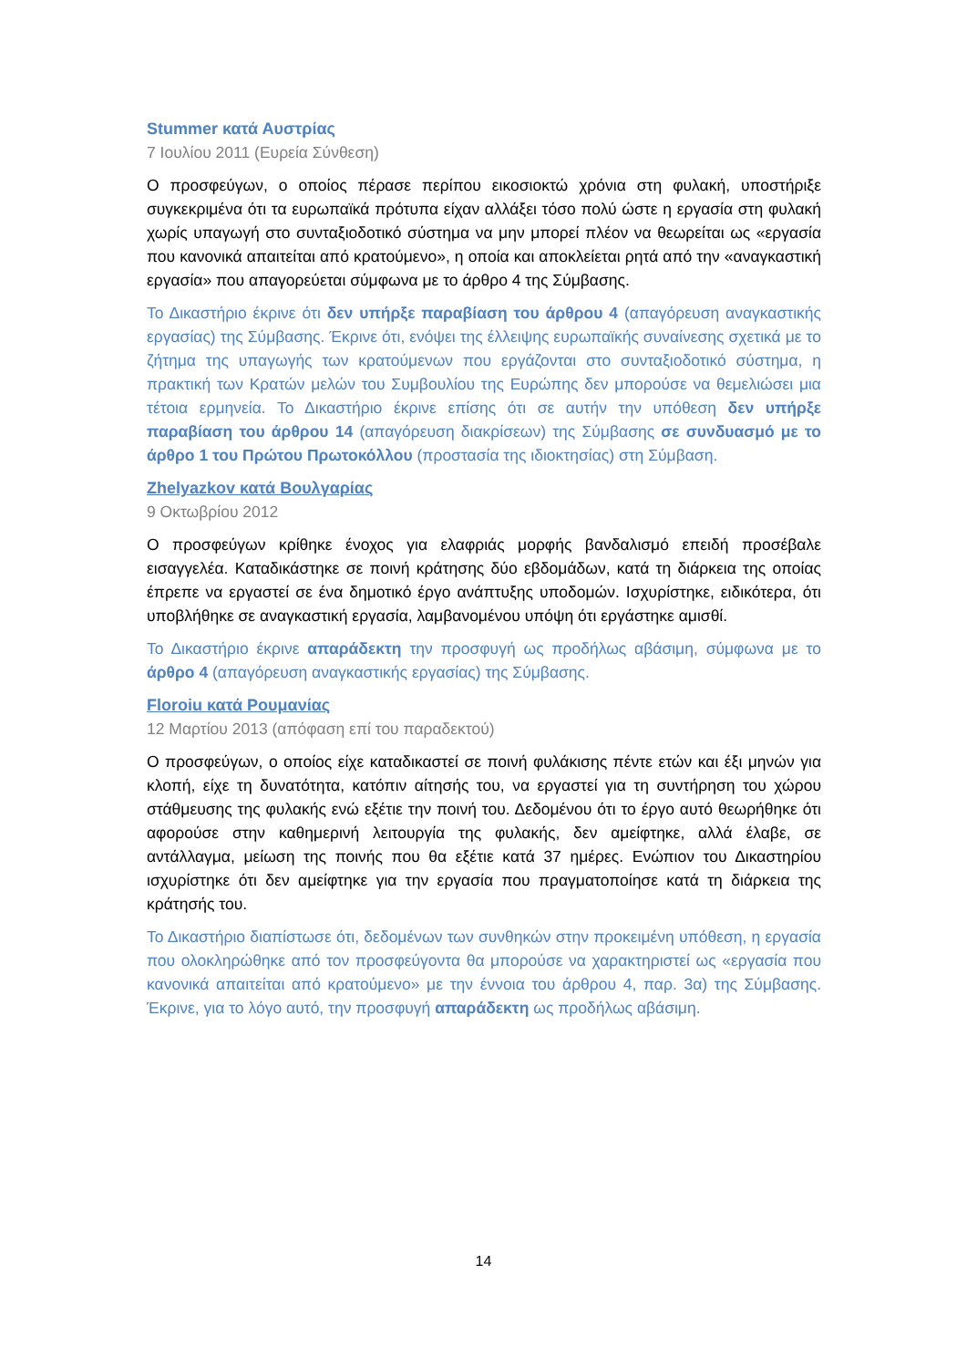Stummer κατά Αυστρίας
7 Ιουλίου 2011 (Ευρεία Σύνθεση)
Ο προσφεύγων, ο οποίος πέρασε περίπου εικοσιοκτώ χρόνια στη φυλακή, υποστήριξε συγκεκριμένα ότι τα ευρωπαϊκά πρότυπα είχαν αλλάξει τόσο πολύ ώστε η εργασία στη φυλακή χωρίς υπαγωγή στο συνταξιοδοτικό σύστημα να μην μπορεί πλέον να θεωρείται ως «εργασία που κανονικά απαιτείται από κρατούμενο», η οποία και αποκλείεται ρητά από την «αναγκαστική εργασία» που απαγορεύεται σύμφωνα με το άρθρο 4 της Σύμβασης.
Το Δικαστήριο έκρινε ότι δεν υπήρξε παραβίαση του άρθρου 4 (απαγόρευση αναγκαστικής εργασίας) της Σύμβασης. Έκρινε ότι, ενόψει της έλλειψης ευρωπαϊκής συναίνεσης σχετικά με το ζήτημα της υπαγωγής των κρατούμενων που εργάζονται στο συνταξιοδοτικό σύστημα, η πρακτική των Κρατών μελών του Συμβουλίου της Ευρώπης δεν μπορούσε να θεμελιώσει μια τέτοια ερμηνεία. Το Δικαστήριο έκρινε επίσης ότι σε αυτήν την υπόθεση δεν υπήρξε παραβίαση του άρθρου 14 (απαγόρευση διακρίσεων) της Σύμβασης σε συνδυασμό με το άρθρο 1 του Πρώτου Πρωτοκόλλου (προστασία της ιδιοκτησίας) στη Σύμβαση.
Zhelyazkov κατά Βουλγαρίας
9 Οκτωβρίου 2012
Ο προσφεύγων κρίθηκε ένοχος για ελαφριάς μορφής βανδαλισμό επειδή προσέβαλε εισαγγελέα. Καταδικάστηκε σε ποινή κράτησης δύο εβδομάδων, κατά τη διάρκεια της οποίας έπρεπε να εργαστεί σε ένα δημοτικό έργο ανάπτυξης υποδομών. Ισχυρίστηκε, ειδικότερα, ότι υποβλήθηκε σε αναγκαστική εργασία, λαμβανομένου υπόψη ότι εργάστηκε αμισθί.
Το Δικαστήριο έκρινε απαράδεκτη την προσφυγή ως προδήλως αβάσιμη, σύμφωνα με το άρθρο 4 (απαγόρευση αναγκαστικής εργασίας) της Σύμβασης.
Floroiu κατά Ρουμανίας
12 Μαρτίου 2013 (απόφαση επί του παραδεκτού)
Ο προσφεύγων, ο οποίος είχε καταδικαστεί σε ποινή φυλάκισης πέντε ετών και έξι μηνών για κλοπή, είχε τη δυνατότητα, κατόπιν αίτησής του, να εργαστεί για τη συντήρηση του χώρου στάθμευσης της φυλακής ενώ εξέτιε την ποινή του. Δεδομένου ότι το έργο αυτό θεωρήθηκε ότι αφορούσε στην καθημερινή λειτουργία της φυλακής, δεν αμείφτηκε, αλλά έλαβε, σε αντάλλαγμα, μείωση της ποινής που θα εξέτιε κατά 37 ημέρες. Ενώπιον του Δικαστηρίου ισχυρίστηκε ότι δεν αμείφτηκε για την εργασία που πραγματοποίησε κατά τη διάρκεια της κράτησής του.
Το Δικαστήριο διαπίστωσε ότι, δεδομένων των συνθηκών στην προκειμένη υπόθεση, η εργασία που ολοκληρώθηκε από τον προσφεύγοντα θα μπορούσε να χαρακτηριστεί ως «εργασία που κανονικά απαιτείται από κρατούμενο» με την έννοια του άρθρου 4, παρ. 3α) της Σύμβασης. Έκρινε, για το λόγο αυτό, την προσφυγή απαράδεκτη ως προδήλως αβάσιμη.
14